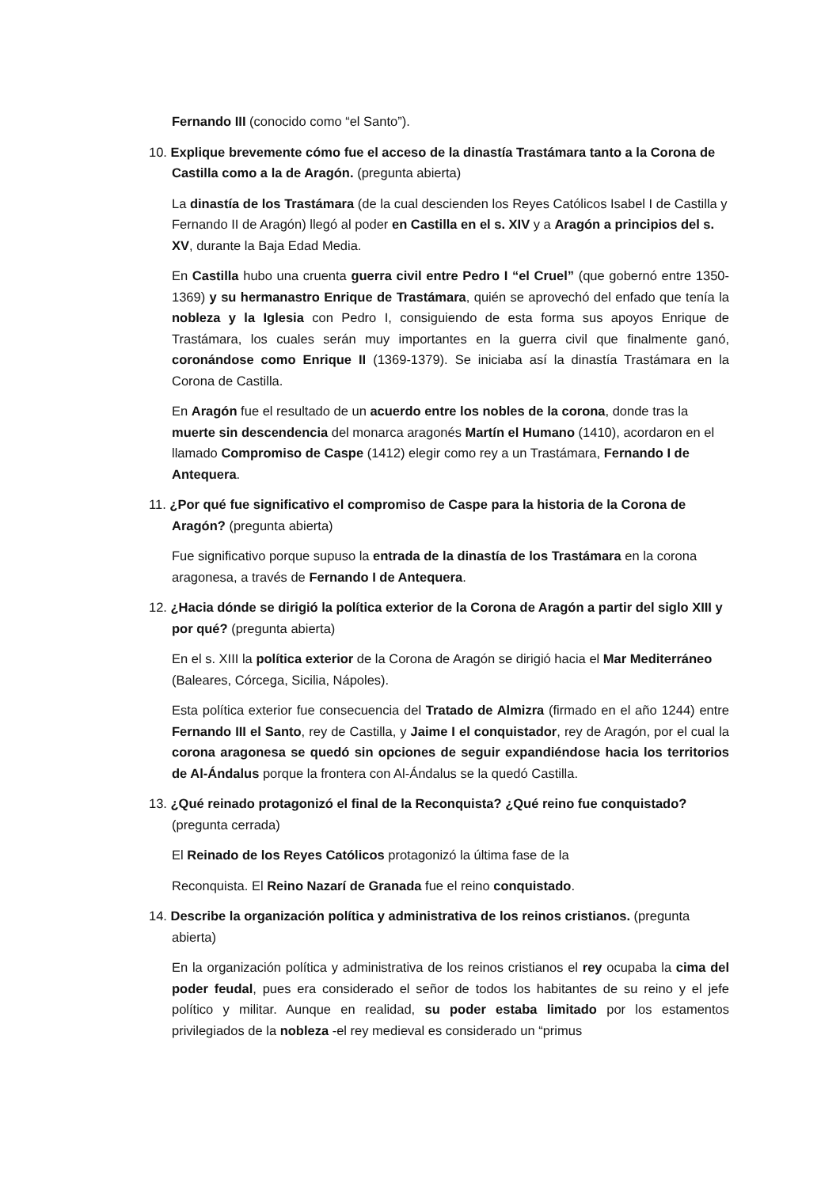Fernando III (conocido como “el Santo”).
10. Explique brevemente cómo fue el acceso de la dinastía Trastámara tanto a la Corona de Castilla como a la de Aragón. (pregunta abierta)
La dinastía de los Trastámara (de la cual descienden los Reyes Católicos Isabel I de Castilla y Fernando II de Aragón) llegó al poder en Castilla en el s. XIV y a Aragón a principios del s. XV, durante la Baja Edad Media.
En Castilla hubo una cruenta guerra civil entre Pedro I “el Cruel” (que gobernó entre 1350-1369) y su hermanastro Enrique de Trastámara, quién se aprovechó del enfado que tenía la nobleza y la Iglesia con Pedro I, consiguiendo de esta forma sus apoyos Enrique de Trastámara, los cuales serán muy importantes en la guerra civil que finalmente ganó, coronándose como Enrique II (1369-1379). Se iniciaba así la dinastía Trastámara en la Corona de Castilla.
En Aragón fue el resultado de un acuerdo entre los nobles de la corona, donde tras la muerte sin descendencia del monarca aragonés Martín el Humano (1410), acordaron en el llamado Compromiso de Caspe (1412) elegir como rey a un Trastámara, Fernando I de Antequera.
11. ¿Por qué fue significativo el compromiso de Caspe para la historia de la Corona de Aragón? (pregunta abierta)
Fue significativo porque supuso la entrada de la dinastía de los Trastámara en la corona aragonesa, a través de Fernando I de Antequera.
12. ¿Hacia dónde se dirigió la política exterior de la Corona de Aragón a partir del siglo XIII y por qué? (pregunta abierta)
En el s. XIII la política exterior de la Corona de Aragón se dirigió hacia el Mar Mediterráneo (Baleares, Córcega, Sicilia, Nápoles).
Esta política exterior fue consecuencia del Tratado de Almizra (firmado en el año 1244) entre Fernando III el Santo, rey de Castilla, y Jaime I el conquistador, rey de Aragón, por el cual la corona aragonesa se quedó sin opciones de seguir expandiéndose hacia los territorios de Al-Ándalus porque la frontera con Al-Ándalus se la quedó Castilla.
13. ¿Qué reinado protagonizó el final de la Reconquista? ¿Qué reino fue conquistado? (pregunta cerrada)
El Reinado de los Reyes Católicos protagonizó la última fase de la
Reconquista. El Reino Nazarí de Granada fue el reino conquistado.
14. Describe la organización política y administrativa de los reinos cristianos. (pregunta abierta)
En la organización política y administrativa de los reinos cristianos el rey ocupaba la cima del poder feudal, pues era considerado el señor de todos los habitantes de su reino y el jefe político y militar. Aunque en realidad, su poder estaba limitado por los estamentos privilegiados de la nobleza -el rey medieval es considerado un “primus